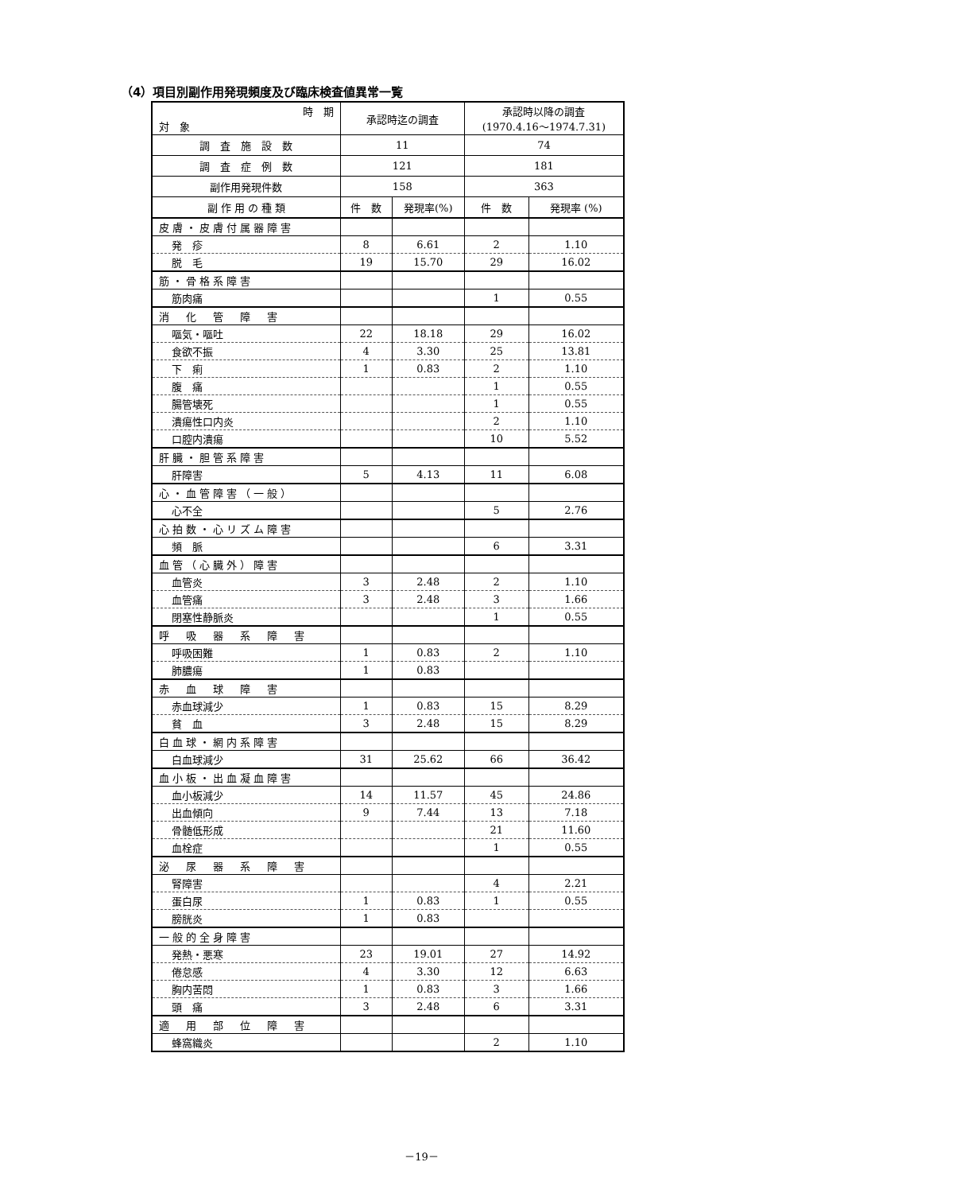（4）項目別副作用発現頻度及び臨床検査値異常一覧
| 時 期 対 象 | 承認時迄の調査 | | 承認時以降の調査 (1970.4.16～1974.7.31) | |
| --- | --- | --- | --- | --- |
| 調 査 施 設 数 | 11 | | 74 | |
| 調 査 症 例 数 | 121 | | 181 | |
| 副作用発現件数 | 158 | | 363 | |
| 副 作 用 の 種 類 | 件 数 | 発現率(%) | 件 数 | 発現率 (%) |
| 皮膚・皮膚付属器障害 | | | | |
| 発 疹 | 8 | 6.61 | 2 | 1.10 |
| 脱 毛 | 19 | 15.70 | 29 | 16.02 |
| 筋・骨格系障害 | | | | |
| 筋肉痛 | | | 1 | 0.55 |
| 消 化 管 障 害 | | | | |
| 嘔気・嘔吐 | 22 | 18.18 | 29 | 16.02 |
| 食欲不振 | 4 | 3.30 | 25 | 13.81 |
| 下 痢 | 1 | 0.83 | 2 | 1.10 |
| 腹 痛 | | | 1 | 0.55 |
| 腸管壊死 | | | 1 | 0.55 |
| 潰瘍性口内炎 | | | 2 | 1.10 |
| 口腔内潰瘍 | | | 10 | 5.52 |
| 肝臓・胆管系障害 | | | | |
| 肝障害 | 5 | 4.13 | 11 | 6.08 |
| 心・血管障害（一般） | | | | |
| 心不全 | | | 5 | 2.76 |
| 心拍数・心リズム障害 | | | | |
| 頻 脈 | | | 6 | 3.31 |
| 血管（心臓外）障害 | | | | |
| 血管炎 | 3 | 2.48 | 2 | 1.10 |
| 血管痛 | 3 | 2.48 | 3 | 1.66 |
| 閉塞性静脈炎 | | | 1 | 0.55 |
| 呼 吸 器 系 障 害 | | | | |
| 呼吸困難 | 1 | 0.83 | 2 | 1.10 |
| 肺膿瘍 | 1 | 0.83 | | |
| 赤 血 球 障 害 | | | | |
| 赤血球減少 | 1 | 0.83 | 15 | 8.29 |
| 貧 血 | 3 | 2.48 | 15 | 8.29 |
| 白血球・網内系障害 | | | | |
| 白血球減少 | 31 | 25.62 | 66 | 36.42 |
| 血小板・出血凝血障害 | | | | |
| 血小板減少 | 14 | 11.57 | 45 | 24.86 |
| 出血傾向 | 9 | 7.44 | 13 | 7.18 |
| 骨髄低形成 | | | 21 | 11.60 |
| 血栓症 | | | 1 | 0.55 |
| 泌 尿 器 系 障 害 | | | | |
| 腎障害 | | | 4 | 2.21 |
| 蛋白尿 | 1 | 0.83 | 1 | 0.55 |
| 膀胱炎 | 1 | 0.83 | | |
| 一般的全身障害 | | | | |
| 発熱・悪寒 | 23 | 19.01 | 27 | 14.92 |
| 倦怠感 | 4 | 3.30 | 12 | 6.63 |
| 胸内苦悶 | 1 | 0.83 | 3 | 1.66 |
| 頭 痛 | 3 | 2.48 | 6 | 3.31 |
| 適 用 部 位 障 害 | | | | |
| 蜂窩織炎 | | | 2 | 1.10 |
－19－